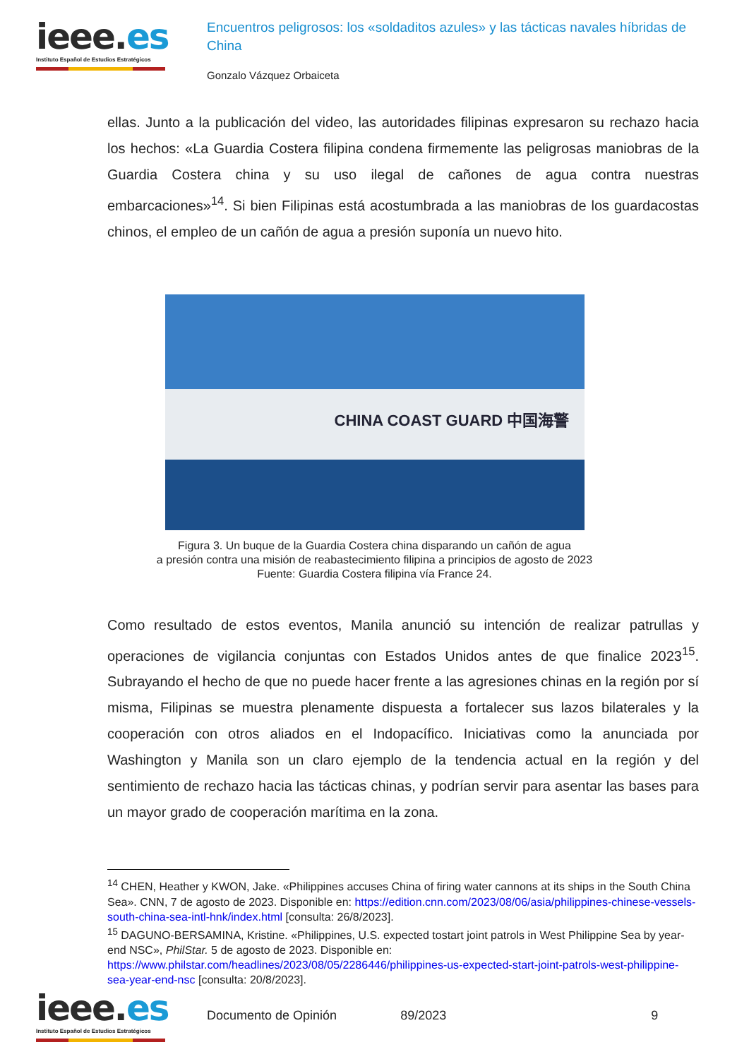ieee.es
Instituto Español de Estudios Estratégicos
Encuentros peligrosos: los «soldaditos azules» y las tácticas navales híbridas de China
Gonzalo Vázquez Orbaiceta
ellas. Junto a la publicación del video, las autoridades filipinas expresaron su rechazo hacia los hechos: «La Guardia Costera filipina condena firmemente las peligrosas maniobras de la Guardia Costera china y su uso ilegal de cañones de agua contra nuestras embarcaciones»<sup>14</sup>. Si bien Filipinas está acostumbrada a las maniobras de los guardacostas chinos, el empleo de un cañón de agua a presión suponía un nuevo hito.
CHINA COAST GUARD 中国海警
Figura 3. Un buque de la Guardia Costera china disparando un cañón de agua
a presión contra una misión de reabastecimiento filipina a principios de agosto de 2023
Fuente: Guardia Costera filipina vía France 24.
Como resultado de estos eventos, Manila anunció su intención de realizar patrullas y operaciones de vigilancia conjuntas con Estados Unidos antes de que finalice 2023<sup>15</sup>. Subrayando el hecho de que no puede hacer frente a las agresiones chinas en la región por sí misma, Filipinas se muestra plenamente dispuesta a fortalecer sus lazos bilaterales y la cooperación con otros aliados en el Indopacífico. Iniciativas como la anunciada por Washington y Manila son un claro ejemplo de la tendencia actual en la región y del sentimiento de rechazo hacia las tácticas chinas, y podrían servir para asentar las bases para un mayor grado de cooperación marítima en la zona.
<sup>14</sup> CHEN, Heather y KWON, Jake. «Philippines accuses China of firing water cannons at its ships in the South China Sea». CNN, 7 de agosto de 2023. Disponible en: https://edition.cnn.com/2023/08/06/asia/philippines-chinese-vessels-south-china-sea-intl-hnk/index.html [consulta: 26/8/2023].
<sup>15</sup> DAGUNO-BERSAMINA, Kristine. «Philippines, U.S. expected tostart joint patrols in West Philippine Sea by year-end NSC», PhilStar. 5 de agosto de 2023. Disponible en: https://www.philstar.com/headlines/2023/08/05/2286446/philippines-us-expected-start-joint-patrols-west-philippine-sea-year-end-nsc [consulta: 20/8/2023].
ieee.es
Instituto Español de Estudios Estratégicos
Documento de Opinión 89/2023 9